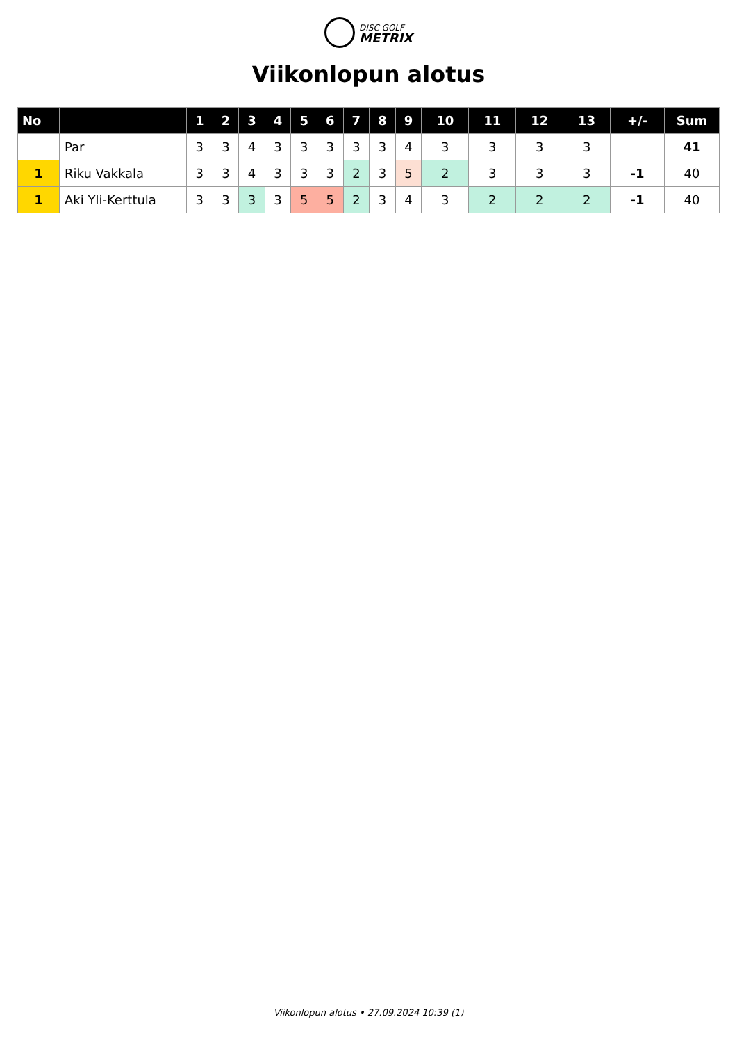DISC GOLF
METRIX
Viikonlopun alotus
| No | | 1 | 2 | 3 | 4 | 5 | 6 | 7 | 8 | 9 | 10 | 11 | 12 | 13 | +/- | Sum |
| --- | --- | --- | --- | --- | --- | --- | --- | --- | --- | --- | --- | --- | --- | --- | --- | --- |
| | Par | 3 | 3 | 4 | 3 | 3 | 3 | 3 | 3 | 4 | 3 | 3 | 3 | 3 | | 41 |
| 1 | Riku Vakkala | 3 | 3 | 4 | 3 | 3 | 3 | 2 | 3 | 5 | 2 | 3 | 3 | 3 | -1 | 40 |
| 1 | Aki Yli-Kerttula | 3 | 3 | 3 | 3 | 5 | 5 | 2 | 3 | 4 | 3 | 2 | 2 | 2 | -1 | 40 |
Viikonlopun alotus • 27.09.2024 10:39 (1)